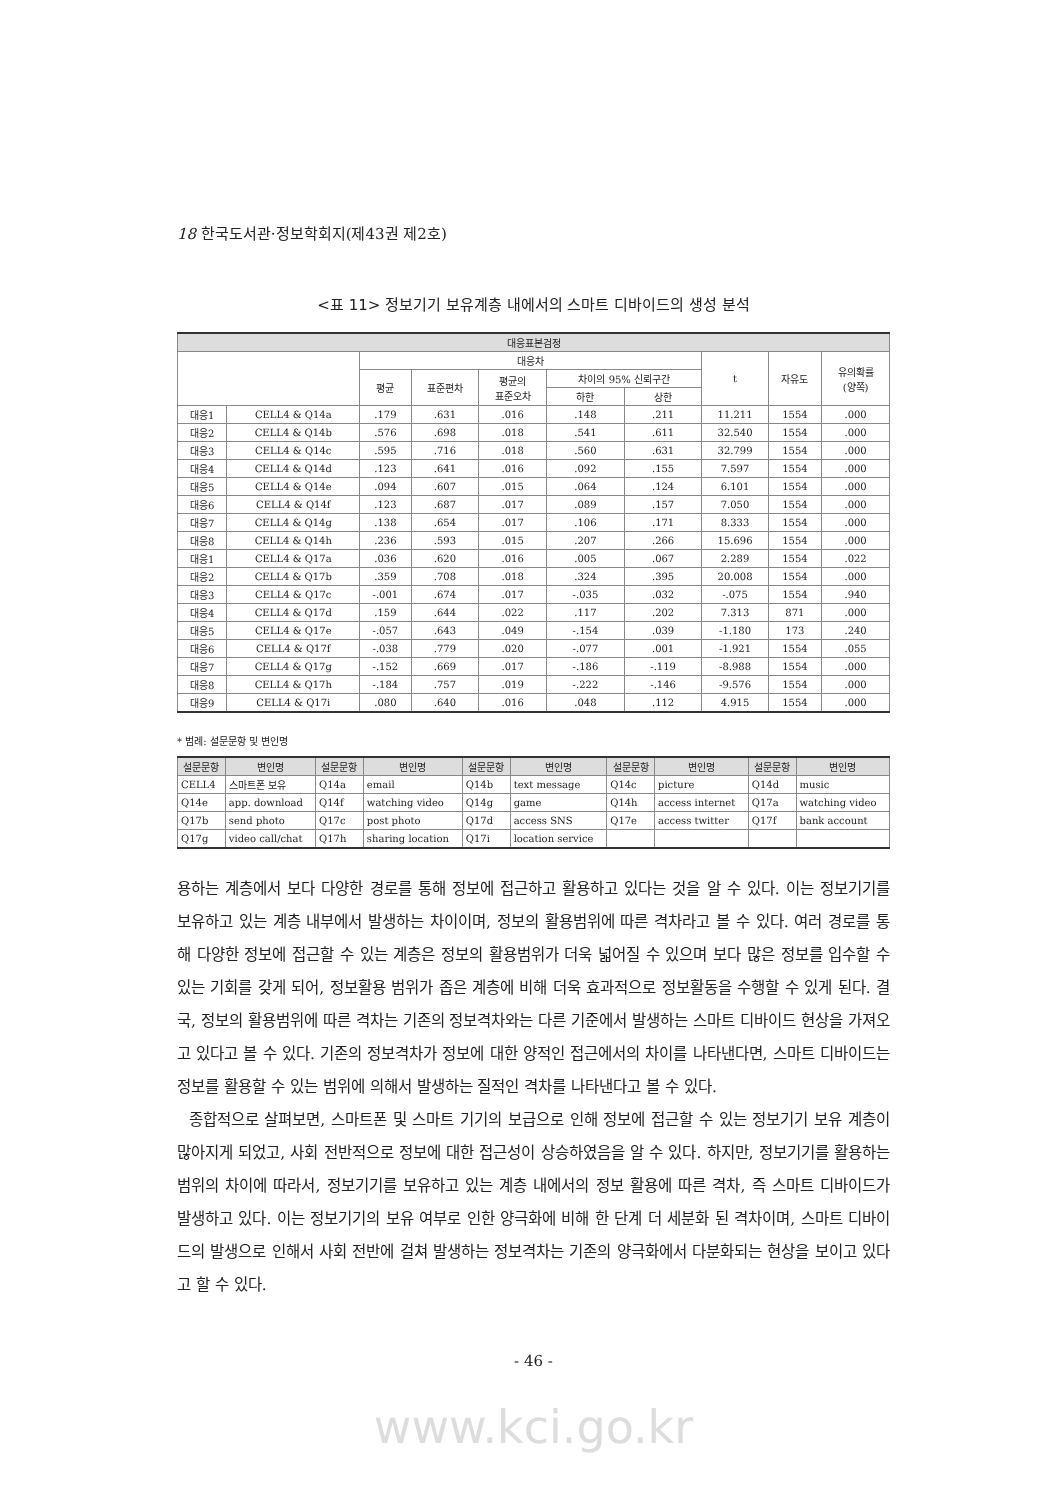18 한국도서관·정보학회지(제43권 제2호)
<표 11> 정보기기 보유계층 내에서의 스마트 디바이드의 생성 분석
| 대응표본검정 | | | | | | | | | |
| --- | --- | --- | --- | --- | --- | --- | --- | --- | --- |
| | | 대응차 | | | | | t | 자유도 | 유의확률 (양쪽) |
| | | 평균 | 표준편차 | 평균의 표준오차 | 차이의 95% 신뢰구간 | | | | |
| | | | | | 하한 | 상한 | | | |
| 대응1 | CELL4 & Q14a | .179 | .631 | .016 | .148 | .211 | 11.211 | 1554 | .000 |
| 대응2 | CELL4 & Q14b | .576 | .698 | .018 | .541 | .611 | 32.540 | 1554 | .000 |
| 대응3 | CELL4 & Q14c | .595 | .716 | .018 | .560 | .631 | 32.799 | 1554 | .000 |
| 대응4 | CELL4 & Q14d | .123 | .641 | .016 | .092 | .155 | 7.597 | 1554 | .000 |
| 대응5 | CELL4 & Q14e | .094 | .607 | .015 | .064 | .124 | 6.101 | 1554 | .000 |
| 대응6 | CELL4 & Q14f | .123 | .687 | .017 | .089 | .157 | 7.050 | 1554 | .000 |
| 대응7 | CELL4 & Q14g | .138 | .654 | .017 | .106 | .171 | 8.333 | 1554 | .000 |
| 대응8 | CELL4 & Q14h | .236 | .593 | .015 | .207 | .266 | 15.696 | 1554 | .000 |
| 대응1 | CELL4 & Q17a | .036 | .620 | .016 | .005 | .067 | 2.289 | 1554 | .022 |
| 대응2 | CELL4 & Q17b | .359 | .708 | .018 | .324 | .395 | 20.008 | 1554 | .000 |
| 대응3 | CELL4 & Q17c | -.001 | .674 | .017 | -.035 | .032 | -.075 | 1554 | .940 |
| 대응4 | CELL4 & Q17d | .159 | .644 | .022 | .117 | .202 | 7.313 | 871 | .000 |
| 대응5 | CELL4 & Q17e | -.057 | .643 | .049 | -.154 | .039 | -1.180 | 173 | .240 |
| 대응6 | CELL4 & Q17f | -.038 | .779 | .020 | -.077 | .001 | -1.921 | 1554 | .055 |
| 대응7 | CELL4 & Q17g | -.152 | .669 | .017 | -.186 | -.119 | -8.988 | 1554 | .000 |
| 대응8 | CELL4 & Q17h | -.184 | .757 | .019 | -.222 | -.146 | -9.576 | 1554 | .000 |
| 대응9 | CELL4 & Q17i | .080 | .640 | .016 | .048 | .112 | 4.915 | 1554 | .000 |
* 범례: 설문문항 및 변인명
| 설문문항 | 변인명 | 설문문항 | 변인명 | 설문문항 | 변인명 | 설문문항 | 변인명 | 설문문항 | 변인명 |
| --- | --- | --- | --- | --- | --- | --- | --- | --- | --- |
| CELL4 | 스마트폰 보유 | Q14a | email | Q14b | text message | Q14c | picture | Q14d | music |
| Q14e | app. download | Q14f | watching video | Q14g | game | Q14h | access internet | Q17a | watching video |
| Q17b | send photo | Q17c | post photo | Q17d | access SNS | Q17e | access twitter | Q17f | bank account |
| Q17g | video call/chat | Q17h | sharing location | Q17i | location service | | | | |
용하는 계층에서 보다 다양한 경로를 통해 정보에 접근하고 활용하고 있다는 것을 알 수 있다. 이는 정보기기를 보유하고 있는 계층 내부에서 발생하는 차이이며, 정보의 활용범위에 따른 격차라고 볼 수 있다. 여러 경로를 통해 다양한 정보에 접근할 수 있는 계층은 정보의 활용범위가 더욱 넓어질 수 있으며 보다 많은 정보를 입수할 수 있는 기회를 갖게 되어, 정보활용 범위가 좁은 계층에 비해 더욱 효과적으로 정보활동을 수행할 수 있게 된다. 결국, 정보의 활용범위에 따른 격차는 기존의 정보격차와는 다른 기준에서 발생하는 스마트 디바이드 현상을 가져오고 있다고 볼 수 있다. 기존의 정보격차가 정보에 대한 양적인 접근에서의 차이를 나타낸다면, 스마트 디바이드는 정보를 활용할 수 있는 범위에 의해서 발생하는 질적인 격차를 나타낸다고 볼 수 있다.
종합적으로 살펴보면, 스마트폰 및 스마트 기기의 보급으로 인해 정보에 접근할 수 있는 정보기기 보유 계층이 많아지게 되었고, 사회 전반적으로 정보에 대한 접근성이 상승하였음을 알 수 있다. 하지만, 정보기기를 활용하는 범위의 차이에 따라서, 정보기기를 보유하고 있는 계층 내에서의 정보 활용에 따른 격차, 즉 스마트 디바이드가 발생하고 있다. 이는 정보기기의 보유 여부로 인한 양극화에 비해 한 단계 더 세분화 된 격차이며, 스마트 디바이드의 발생으로 인해서 사회 전반에 걸쳐 발생하는 정보격차는 기존의 양극화에서 다분화되는 현상을 보이고 있다고 할 수 있다.
- 46 -
www.kci.go.kr